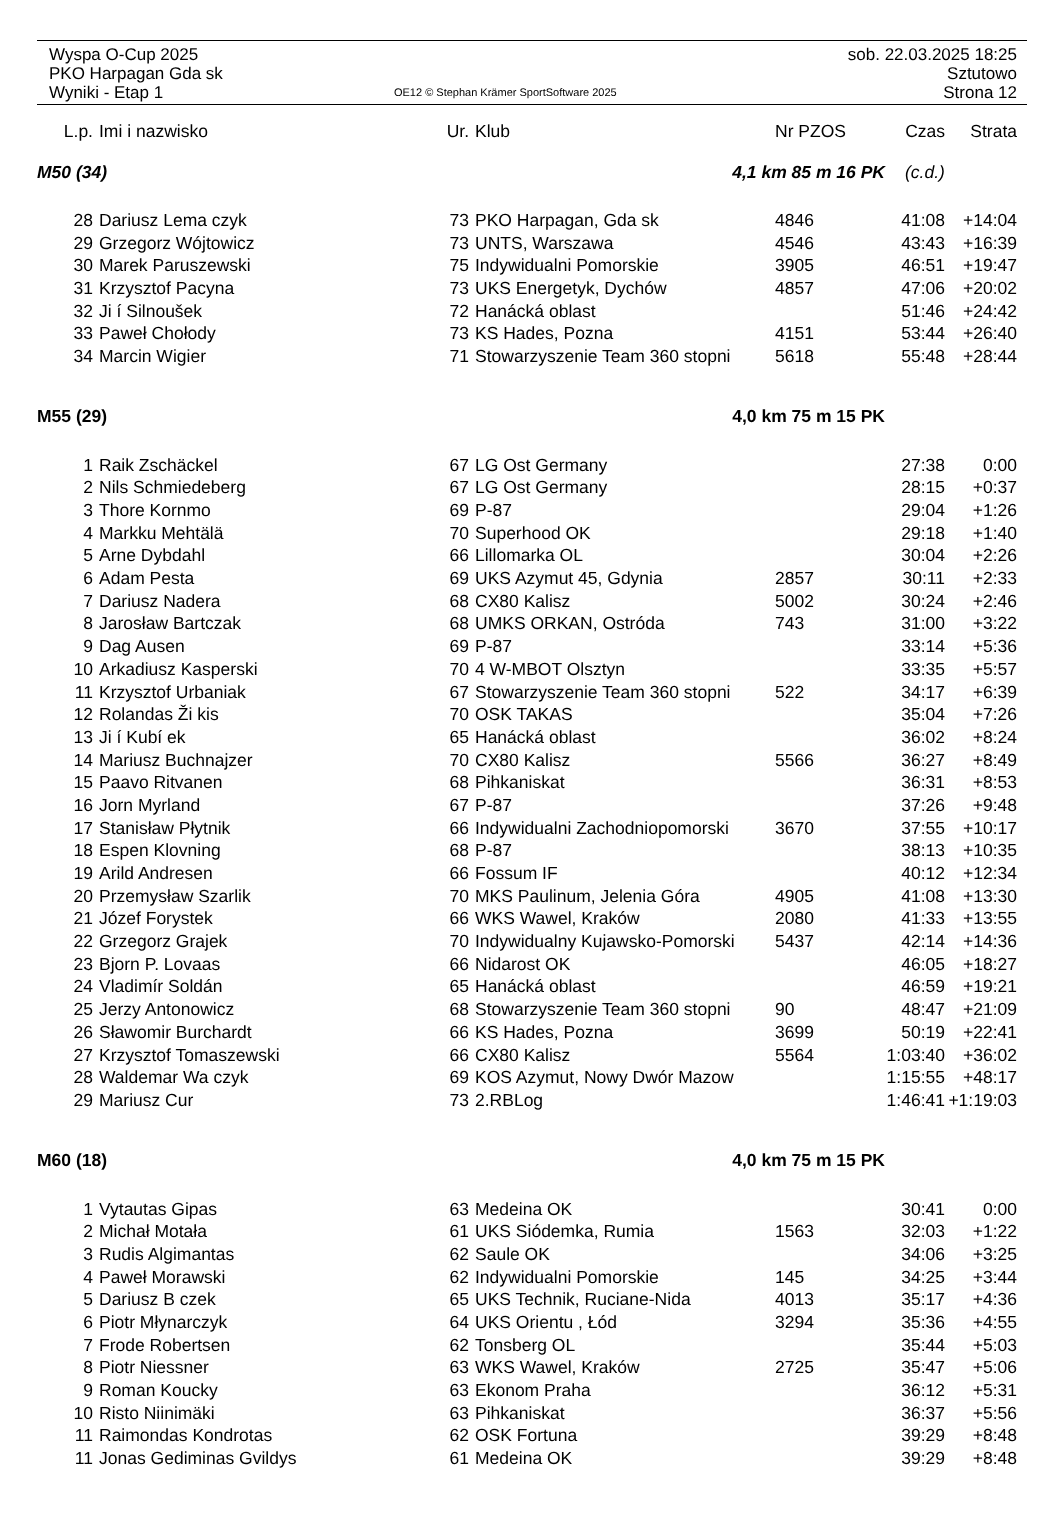Wyspa O-Cup 2025
PKO Harpagan Gda sk
Wyniki - Etap 1
OE12 © Stephan Krämer SportSoftware 2025
sob. 22.03.2025 18:25
Sztutowo
Strona 12
| L.p. | Imi i nazwisko | Ur. | Klub | Nr PZOS | Czas | Strata |
| --- | --- | --- | --- | --- | --- | --- |
| M50 (34) | | | 4,1 km 85 m 16 PK | | (c.d.) | |
| 28 | Dariusz Lema czyk | 73 | PKO Harpagan, Gda sk | 4846 | 41:08 | +14:04 |
| 29 | Grzegorz Wójtowicz | 73 | UNTS, Warszawa | 4546 | 43:43 | +16:39 |
| 30 | Marek Paruszewski | 75 | Indywidualni Pomorskie | 3905 | 46:51 | +19:47 |
| 31 | Krzysztof Pacyna | 73 | UKS Energetyk, Dychów | 4857 | 47:06 | +20:02 |
| 32 | Ji í Silnoušek | 72 | Hanácká oblast | | 51:46 | +24:42 |
| 33 | Paweł Chołody | 73 | KS Hades, Pozna | 4151 | 53:44 | +26:40 |
| 34 | Marcin Wigier | 71 | Stowarzyszenie Team 360 stopni | 5618 | 55:48 | +28:44 |
| M55 (29) | | | 4,0 km 75 m 15 PK | | | |
| 1 | Raik Zschäckel | 67 | LG Ost Germany | | 27:38 | 0:00 |
| 2 | Nils Schmiedeberg | 67 | LG Ost Germany | | 28:15 | +0:37 |
| 3 | Thore Kornmo | 69 | P-87 | | 29:04 | +1:26 |
| 4 | Markku Mehtälä | 70 | Superhood OK | | 29:18 | +1:40 |
| 5 | Arne Dybdahl | 66 | Lillomarka OL | | 30:04 | +2:26 |
| 6 | Adam Pesta | 69 | UKS Azymut 45, Gdynia | 2857 | 30:11 | +2:33 |
| 7 | Dariusz Nadera | 68 | CX80 Kalisz | 5002 | 30:24 | +2:46 |
| 8 | Jarosław Bartczak | 68 | UMKS ORKAN, Ostróda | 743 | 31:00 | +3:22 |
| 9 | Dag Ausen | 69 | P-87 | | 33:14 | +5:36 |
| 10 | Arkadiusz Kasperski | 70 | 4 W-MBOT Olsztyn | | 33:35 | +5:57 |
| 11 | Krzysztof Urbaniak | 67 | Stowarzyszenie Team 360 stopni | 522 | 34:17 | +6:39 |
| 12 | Rolandas Ži kis | 70 | OSK TAKAS | | 35:04 | +7:26 |
| 13 | Ji í Kubí ek | 65 | Hanácká oblast | | 36:02 | +8:24 |
| 14 | Mariusz Buchnajzer | 70 | CX80 Kalisz | 5566 | 36:27 | +8:49 |
| 15 | Paavo Ritvanen | 68 | Pihkaniskat | | 36:31 | +8:53 |
| 16 | Jorn Myrland | 67 | P-87 | | 37:26 | +9:48 |
| 17 | Stanisław Płytnik | 66 | Indywidualni Zachodniopomorski | 3670 | 37:55 | +10:17 |
| 18 | Espen Klovning | 68 | P-87 | | 38:13 | +10:35 |
| 19 | Arild Andresen | 66 | Fossum IF | | 40:12 | +12:34 |
| 20 | Przemysław Szarlik | 70 | MKS Paulinum, Jelenia Góra | 4905 | 41:08 | +13:30 |
| 21 | Józef Forystek | 66 | WKS Wawel, Kraków | 2080 | 41:33 | +13:55 |
| 22 | Grzegorz Grajek | 70 | Indywidualny Kujawsko-Pomorski | 5437 | 42:14 | +14:36 |
| 23 | Bjorn P. Lovaas | 66 | Nidarost OK | | 46:05 | +18:27 |
| 24 | Vladimír Soldán | 65 | Hanácká oblast | | 46:59 | +19:21 |
| 25 | Jerzy Antonowicz | 68 | Stowarzyszenie Team 360 stopni | 90 | 48:47 | +21:09 |
| 26 | Sławomir Burchardt | 66 | KS Hades, Pozna | 3699 | 50:19 | +22:41 |
| 27 | Krzysztof Tomaszewski | 66 | CX80 Kalisz | 5564 | 1:03:40 | +36:02 |
| 28 | Waldemar Wa czyk | 69 | KOS Azymut, Nowy Dwór Mazow | | 1:15:55 | +48:17 |
| 29 | Mariusz Cur | 73 | 2.RBLog | | 1:46:41 | +1:19:03 |
| M60 (18) | | | 4,0 km 75 m 15 PK | | | |
| 1 | Vytautas Gipas | 63 | Medeina OK | | 30:41 | 0:00 |
| 2 | Michał Motała | 61 | UKS Siódemka, Rumia | 1563 | 32:03 | +1:22 |
| 3 | Rudis Algimantas | 62 | Saule OK | | 34:06 | +3:25 |
| 4 | Paweł Morawski | 62 | Indywidualni Pomorskie | 145 | 34:25 | +3:44 |
| 5 | Dariusz B czek | 65 | UKS Technik, Ruciane-Nida | 4013 | 35:17 | +4:36 |
| 6 | Piotr Młynarczyk | 64 | UKS Orientu , Łód | 3294 | 35:36 | +4:55 |
| 7 | Frode Robertsen | 62 | Tonsberg OL | | 35:44 | +5:03 |
| 8 | Piotr Niessner | 63 | WKS Wawel, Kraków | 2725 | 35:47 | +5:06 |
| 9 | Roman Koucky | 63 | Ekonom Praha | | 36:12 | +5:31 |
| 10 | Risto Niinimäki | 63 | Pihkaniskat | | 36:37 | +5:56 |
| 11 | Raimondas Kondrotas | 62 | OSK Fortuna | | 39:29 | +8:48 |
| 11 | Jonas Gediminas Gvildys | 61 | Medeina OK | | 39:29 | +8:48 |